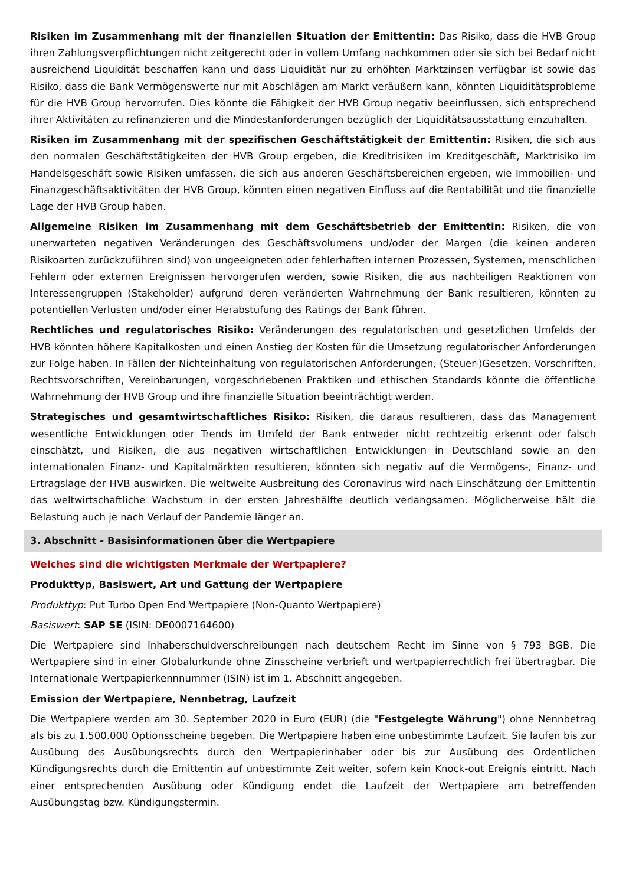Risiken im Zusammenhang mit der finanziellen Situation der Emittentin: Das Risiko, dass die HVB Group ihren Zahlungsverpflichtungen nicht zeitgerecht oder in vollem Umfang nachkommen oder sie sich bei Bedarf nicht ausreichend Liquidität beschaffen kann und dass Liquidität nur zu erhöhten Marktzinsen verfügbar ist sowie das Risiko, dass die Bank Vermögenswerte nur mit Abschlägen am Markt veräußern kann, könnten Liquiditätsprobleme für die HVB Group hervorrufen. Dies könnte die Fähigkeit der HVB Group negativ beeinflussen, sich entsprechend ihrer Aktivitäten zu refinanzieren und die Mindestanforderungen bezüglich der Liquiditätsausstattung einzuhalten.
Risiken im Zusammenhang mit der spezifischen Geschäftstätigkeit der Emittentin: Risiken, die sich aus den normalen Geschäftstätigkeiten der HVB Group ergeben, die Kreditrisiken im Kreditgeschäft, Marktrisiko im Handelsgeschäft sowie Risiken umfassen, die sich aus anderen Geschäftsbereichen ergeben, wie Immobilien- und Finanzgeschäftsaktivitäten der HVB Group, könnten einen negativen Einfluss auf die Rentabilität und die finanzielle Lage der HVB Group haben.
Allgemeine Risiken im Zusammenhang mit dem Geschäftsbetrieb der Emittentin: Risiken, die von unerwarteten negativen Veränderungen des Geschäftsvolumens und/oder der Margen (die keinen anderen Risikoarten zurückzuführen sind) von ungeeigneten oder fehlerhaften internen Prozessen, Systemen, menschlichen Fehlern oder externen Ereignissen hervorgerufen werden, sowie Risiken, die aus nachteiligen Reaktionen von Interessengruppen (Stakeholder) aufgrund deren veränderten Wahrnehmung der Bank resultieren, könnten zu potentiellen Verlusten und/oder einer Herabstufung des Ratings der Bank führen.
Rechtliches und regulatorisches Risiko: Veränderungen des regulatorischen und gesetzlichen Umfelds der HVB könnten höhere Kapitalkosten und einen Anstieg der Kosten für die Umsetzung regulatorischer Anforderungen zur Folge haben. In Fällen der Nichteinhaltung von regulatorischen Anforderungen, (Steuer-)Gesetzen, Vorschriften, Rechtsvorschriften, Vereinbarungen, vorgeschriebenen Praktiken und ethischen Standards könnte die öffentliche Wahrnehmung der HVB Group und ihre finanzielle Situation beeinträchtigt werden.
Strategisches und gesamtwirtschaftliches Risiko: Risiken, die daraus resultieren, dass das Management wesentliche Entwicklungen oder Trends im Umfeld der Bank entweder nicht rechtzeitig erkennt oder falsch einschätzt, und Risiken, die aus negativen wirtschaftlichen Entwicklungen in Deutschland sowie an den internationalen Finanz- und Kapitalmärkten resultieren, könnten sich negativ auf die Vermögens-, Finanz- und Ertragslage der HVB auswirken. Die weltweite Ausbreitung des Coronavirus wird nach Einschätzung der Emittentin das weltwirtschaftliche Wachstum in der ersten Jahreshälfte deutlich verlangsamen. Möglicherweise hält die Belastung auch je nach Verlauf der Pandemie länger an.
3. Abschnitt - Basisinformationen über die Wertpapiere
Welches sind die wichtigsten Merkmale der Wertpapiere?
Produkttyp, Basiswert, Art und Gattung der Wertpapiere
Produkttyp: Put Turbo Open End Wertpapiere (Non-Quanto Wertpapiere)
Basiswert: SAP SE (ISIN: DE0007164600)
Die Wertpapiere sind Inhaberschuldverschreibungen nach deutschem Recht im Sinne von § 793 BGB. Die Wertpapiere sind in einer Globalurkunde ohne Zinsscheine verbrieft und wertpapierrechtlich frei übertragbar. Die Internationale Wertpapierkennnummer (ISIN) ist im 1. Abschnitt angegeben.
Emission der Wertpapiere, Nennbetrag, Laufzeit
Die Wertpapiere werden am 30. September 2020 in Euro (EUR) (die "Festgelegte Währung") ohne Nennbetrag als bis zu 1.500.000 Optionsscheine begeben. Die Wertpapiere haben eine unbestimmte Laufzeit. Sie laufen bis zur Ausübung des Ausübungsrechts durch den Wertpapierinhaber oder bis zur Ausübung des Ordentlichen Kündigungsrechts durch die Emittentin auf unbestimmte Zeit weiter, sofern kein Knock-out Ereignis eintritt. Nach einer entsprechenden Ausübung oder Kündigung endet die Laufzeit der Wertpapiere am betreffenden Ausübungstag bzw. Kündigungstermin.